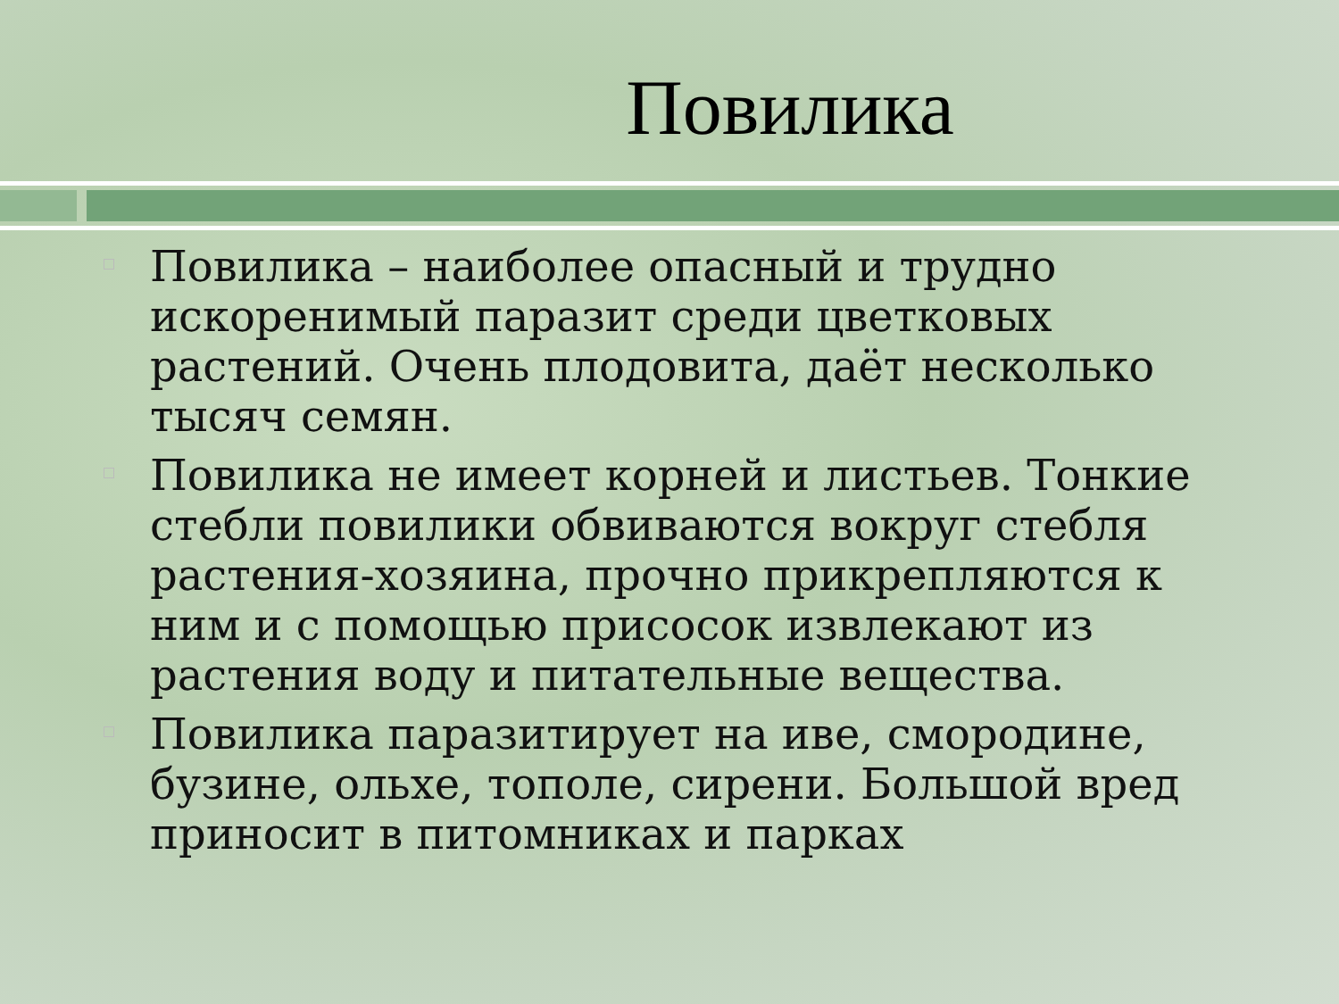Повилика
Повилика – наиболее опасный и трудно искоренимый паразит среди цветковых растений. Очень плодовита, даёт несколько тысяч семян.
Повилика не имеет корней и листьев. Тонкие стебли повилики обвиваются вокруг стебля растения-хозяина, прочно прикрепляются к ним и с помощью присосок извлекают из растения воду и питательные вещества.
Повилика паразитирует на иве, смородине, бузине, ольхе, тополе, сирени. Большой вред приносит в питомниках и парках